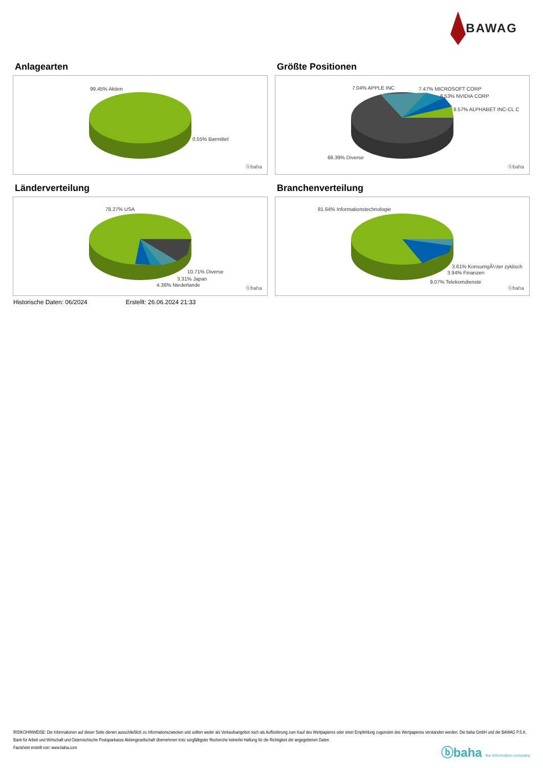BAWAG
Anlagearten
99.45% Aktien
0.55% Barmittel
ⓑbaha
Größte Positionen
7.04% APPLE INC 7.47% MICROSOFT CORP
8.53% NVIDIA CORP
8.57% ALPHABET INC-CL C
68.39% Diverse
ⓑbaha
Länderverteilung
78.27% USA
10.71% Diverse
3.31% Japan
4.36% Niederlande
ⓑbaha
Branchenverteilung
81.64% Informationstechnologie
3.61% KonsumgÃ¼ter zyklisch
3.94% Finanzen
9.07% Telekomdienste
ⓑbaha
Historische Daten: 06/2024 Erstellt: 26.06.2024 21:33
RISIKOHINWEISE: Die Informationen auf dieser Seite dienen ausschließlich zu Informationszwecken und sollten weder als Verkaufsangebot noch als Aufforderung zum Kauf des Wertpapieres oder einer Empfehlung zugunsten des Wertpapieres verstanden werden. Die baha GmbH und die BAWAG P.S.K. Bank für Arbeit und Wirtschaft und Österreichische Postsparkasse Aktiengesellschaft übernehmen trotz sorgfältigster Recherche keinerlei Haftung für die Richtigkeit der angegebenen Daten.
Factsheet erstellt von: www.baha.com
ⓑbaha the information company